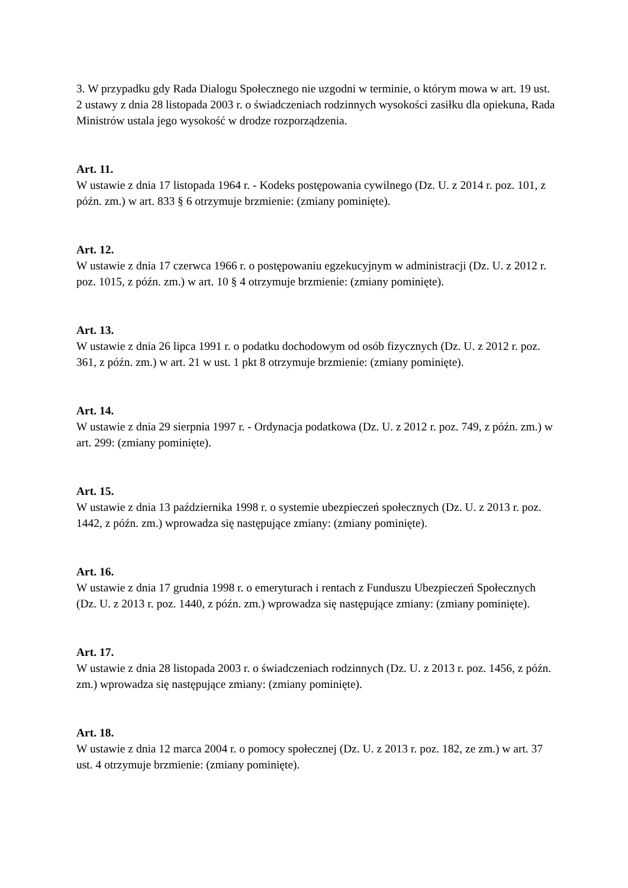3. W przypadku gdy Rada Dialogu Społecznego nie uzgodni w terminie, o którym mowa w art. 19 ust. 2 ustawy z dnia 28 listopada 2003 r. o świadczeniach rodzinnych wysokości zasiłku dla opiekuna, Rada Ministrów ustala jego wysokość w drodze rozporządzenia.
Art. 11.
W ustawie z dnia 17 listopada 1964 r. - Kodeks postępowania cywilnego (Dz. U. z 2014 r. poz. 101, z późn. zm.) w art. 833 § 6 otrzymuje brzmienie: (zmiany pominięte).
Art. 12.
W ustawie z dnia 17 czerwca 1966 r. o postępowaniu egzekucyjnym w administracji (Dz. U. z 2012 r. poz. 1015, z późn. zm.) w art. 10 § 4 otrzymuje brzmienie: (zmiany pominięte).
Art. 13.
W ustawie z dnia 26 lipca 1991 r. o podatku dochodowym od osób fizycznych (Dz. U. z 2012 r. poz. 361, z późn. zm.) w art. 21 w ust. 1 pkt 8 otrzymuje brzmienie: (zmiany pominięte).
Art. 14.
W ustawie z dnia 29 sierpnia 1997 r. - Ordynacja podatkowa (Dz. U. z 2012 r. poz. 749, z późn. zm.) w art. 299: (zmiany pominięte).
Art. 15.
W ustawie z dnia 13 października 1998 r. o systemie ubezpieczeń społecznych (Dz. U. z 2013 r. poz. 1442, z późn. zm.) wprowadza się następujące zmiany: (zmiany pominięte).
Art. 16.
W ustawie z dnia 17 grudnia 1998 r. o emeryturach i rentach z Funduszu Ubezpieczeń Społecznych (Dz. U. z 2013 r. poz. 1440, z późn. zm.) wprowadza się następujące zmiany: (zmiany pominięte).
Art. 17.
W ustawie z dnia 28 listopada 2003 r. o świadczeniach rodzinnych (Dz. U. z 2013 r. poz. 1456, z późn. zm.) wprowadza się następujące zmiany: (zmiany pominięte).
Art. 18.
W ustawie z dnia 12 marca 2004 r. o pomocy społecznej (Dz. U. z 2013 r. poz. 182, ze zm.) w art. 37 ust. 4 otrzymuje brzmienie: (zmiany pominięte).